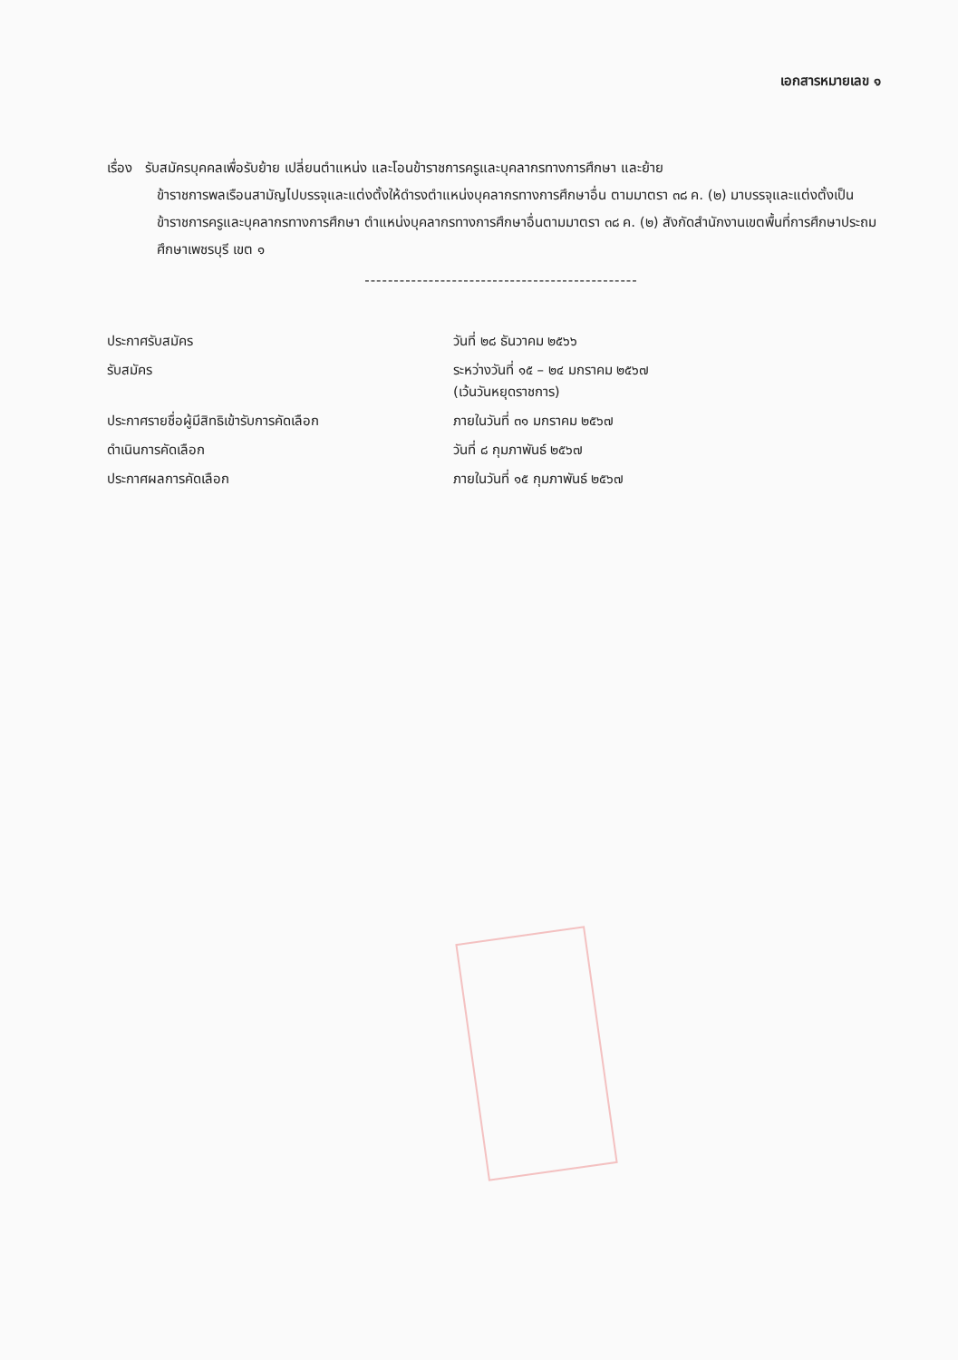เอกสารหมายเลข ๑
เรื่อง รับสมัครบุคคลเพื่อรับย้าย เปลี่ยนตำแหน่ง และโอนข้าราชการครูและบุคลากรทางการศึกษา และย้าย
ข้าราชการพลเรือนสามัญไปบรรจุและแต่งตั้งให้ดำรงตำแหน่งบุคลากรทางการศึกษาอื่น ตามมาตรา ๓๘ ค. (๒) มาบรรจุและแต่งตั้งเป็นข้าราชการครูและบุคลากรทางการศึกษา ตำแหน่งบุคลากรทางการศึกษาอื่นตามมาตรา ๓๘ ค. (๒) สังกัดสำนักงานเขตพื้นที่การศึกษาประถมศึกษาเพชรบุรี เขต ๑
-----------------------------------------------
| ประกาศรับสมัคร | วันที่ ๒๘ ธันวาคม ๒๕๖๖ |
| รับสมัคร | ระหว่างวันที่ ๑๕ – ๒๔ มกราคม ๒๕๖๗ (เว้นวันหยุดราชการ) |
| ประกาศรายชื่อผู้มีสิทธิเข้ารับการคัดเลือก | ภายในวันที่ ๓๑ มกราคม ๒๕๖๗ |
| ดำเนินการคัดเลือก | วันที่ ๘ กุมภาพันธ์ ๒๕๖๗ |
| ประกาศผลการคัดเลือก | ภายในวันที่ ๑๕ กุมภาพันธ์ ๒๕๖๗ |